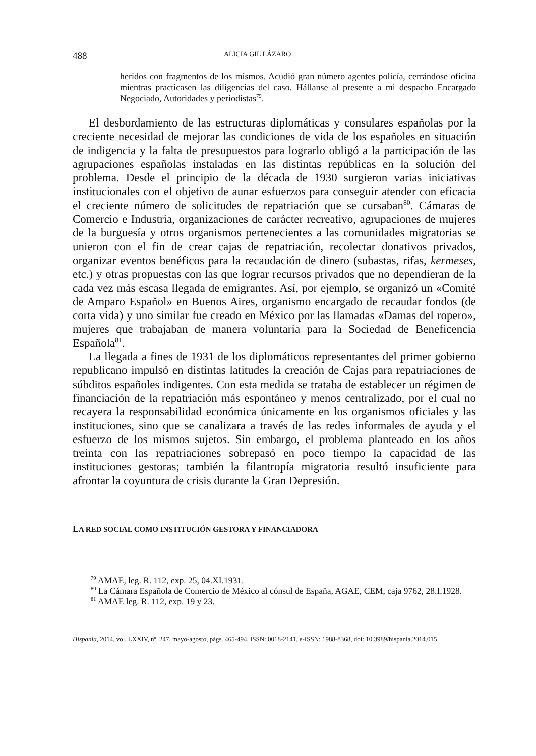488 ALICIA GIL LÁZARO
heridos con fragmentos de los mismos. Acudió gran número agentes policía, cerrándose oficina mientras practicasen las diligencias del caso. Hállanse al presente a mi despacho Encargado Negociado, Autoridades y periodistas<sup>79</sup>.
El desbordamiento de las estructuras diplomáticas y consulares españolas por la creciente necesidad de mejorar las condiciones de vida de los españoles en situación de indigencia y la falta de presupuestos para lograrlo obligó a la participación de las agrupaciones españolas instaladas en las distintas repúblicas en la solución del problema. Desde el principio de la década de 1930 surgieron varias iniciativas institucionales con el objetivo de aunar esfuerzos para conseguir atender con eficacia el creciente número de solicitudes de repatriación que se cursaban<sup>80</sup>. Cámaras de Comercio e Industria, organizaciones de carácter recreativo, agrupaciones de mujeres de la burguesía y otros organismos pertenecientes a las comunidades migratorias se unieron con el fin de crear cajas de repatriación, recolectar donativos privados, organizar eventos benéficos para la recaudación de dinero (subastas, rifas, kermeses, etc.) y otras propuestas con las que lograr recursos privados que no dependieran de la cada vez más escasa llegada de emigrantes. Así, por ejemplo, se organizó un «Comité de Amparo Español» en Buenos Aires, organismo encargado de recaudar fondos (de corta vida) y uno similar fue creado en México por las llamadas «Damas del ropero», mujeres que trabajaban de manera voluntaria para la Sociedad de Beneficencia Española<sup>81</sup>.
La llegada a fines de 1931 de los diplomáticos representantes del primer gobierno republicano impulsó en distintas latitudes la creación de Cajas para repatriaciones de súbditos españoles indigentes. Con esta medida se trataba de establecer un régimen de financiación de la repatriación más espontáneo y menos centralizado, por el cual no recayera la responsabilidad económica únicamente en los organismos oficiales y las instituciones, sino que se canalizara a través de las redes informales de ayuda y el esfuerzo de los mismos sujetos. Sin embargo, el problema planteado en los años treinta con las repatriaciones sobrepasó en poco tiempo la capacidad de las instituciones gestoras; también la filantropía migratoria resultó insuficiente para afrontar la coyuntura de crisis durante la Gran Depresión.
LA RED SOCIAL COMO INSTITUCIÓN GESTORA Y FINANCIADORA
<sup>79</sup> AMAE, leg. R. 112, exp. 25, 04.XI.1931.
<sup>80</sup> La Cámara Española de Comercio de México al cónsul de España, AGAE, CEM, caja 9762, 28.I.1928.
<sup>81</sup> AMAE leg. R. 112, exp. 19 y 23.
Hispania, 2014, vol. LXXIV, nº. 247, mayo-agosto, págs. 465-494, ISSN: 0018-2141, e-ISSN: 1988-8368, doi: 10.3989/hispania.2014.015